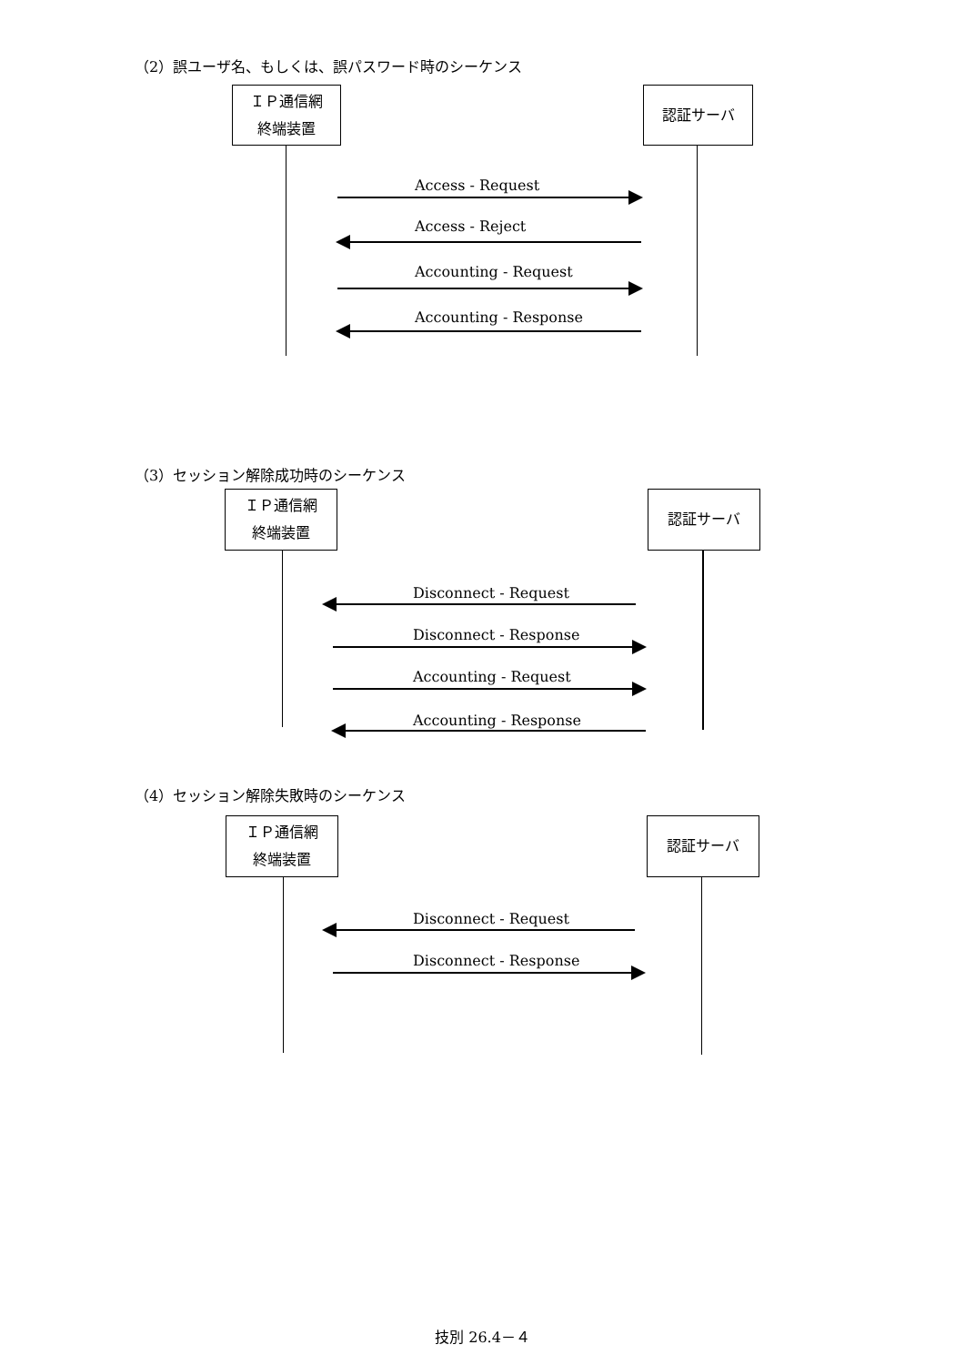（2）誤ユーザ名、もしくは、誤パスワード時のシーケンス
ＩＰ通信網
終端装置
認証サーバ
Access - Request
Access - Reject
Accounting - Request
Accounting - Response
（3）セッション解除成功時のシーケンス
ＩＰ通信網
終端装置
認証サーバ
Disconnect - Request
Disconnect - Response
Accounting - Request
Accounting - Response
（4）セッション解除失敗時のシーケンス
ＩＰ通信網
終端装置
認証サーバ
Disconnect - Request
Disconnect - Response
技別 26.4－４